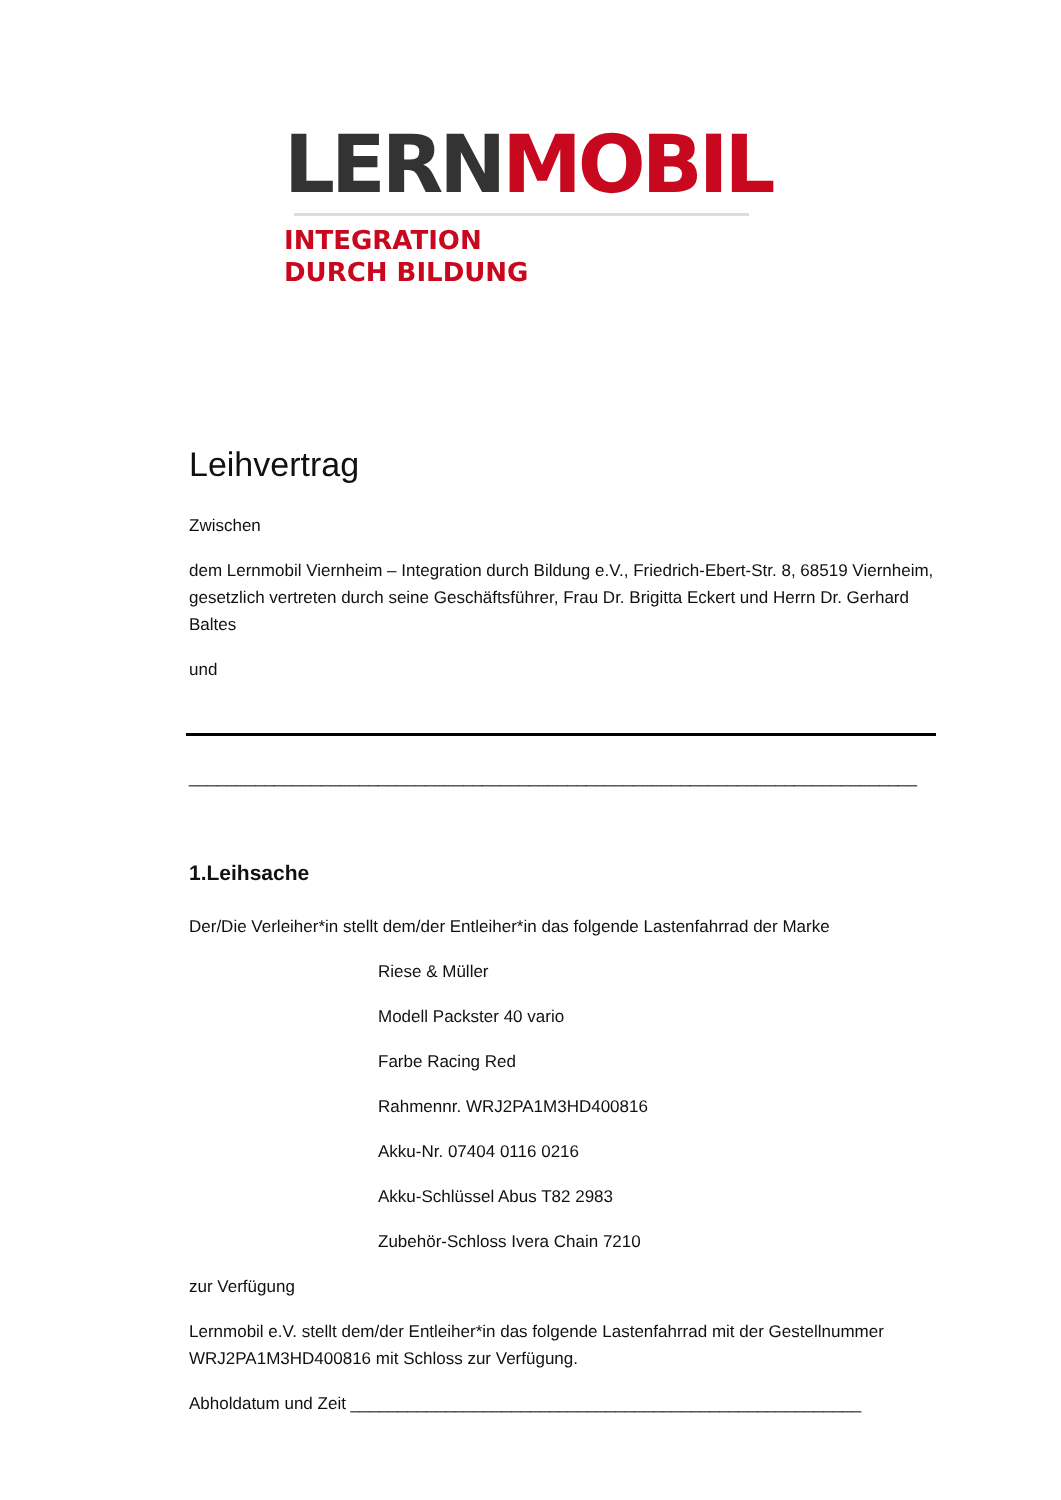LERN MOBIL
INTEGRATION
DURCH BILDUNG
Leihvertrag
Zwischen
dem Lernmobil Viernheim – Integration durch Bildung e.V., Friedrich-Ebert-Str. 8, 68519 Viernheim, gesetzlich vertreten durch seine Geschäftsführer, Frau Dr. Brigitta Eckert und Herrn Dr. Gerhard Baltes
und
_____________________________________________________________________________
1.Leihsache
Der/Die Verleiher*in stellt dem/der Entleiher*in das folgende Lastenfahrrad der Marke
Riese & Müller
Modell Packster 40 vario
Farbe Racing Red
Rahmennr. WRJ2PA1M3HD400816
Akku-Nr. 07404 0116 0216
Akku-Schlüssel Abus T82 2983
Zubehör-Schloss Ivera Chain 7210
zur Verfügung
Lernmobil e.V. stellt dem/der Entleiher*in das folgende Lastenfahrrad mit der Gestellnummer WRJ2PA1M3HD400816 mit Schloss zur Verfügung.
Abholdatum und Zeit ______________________________________________________